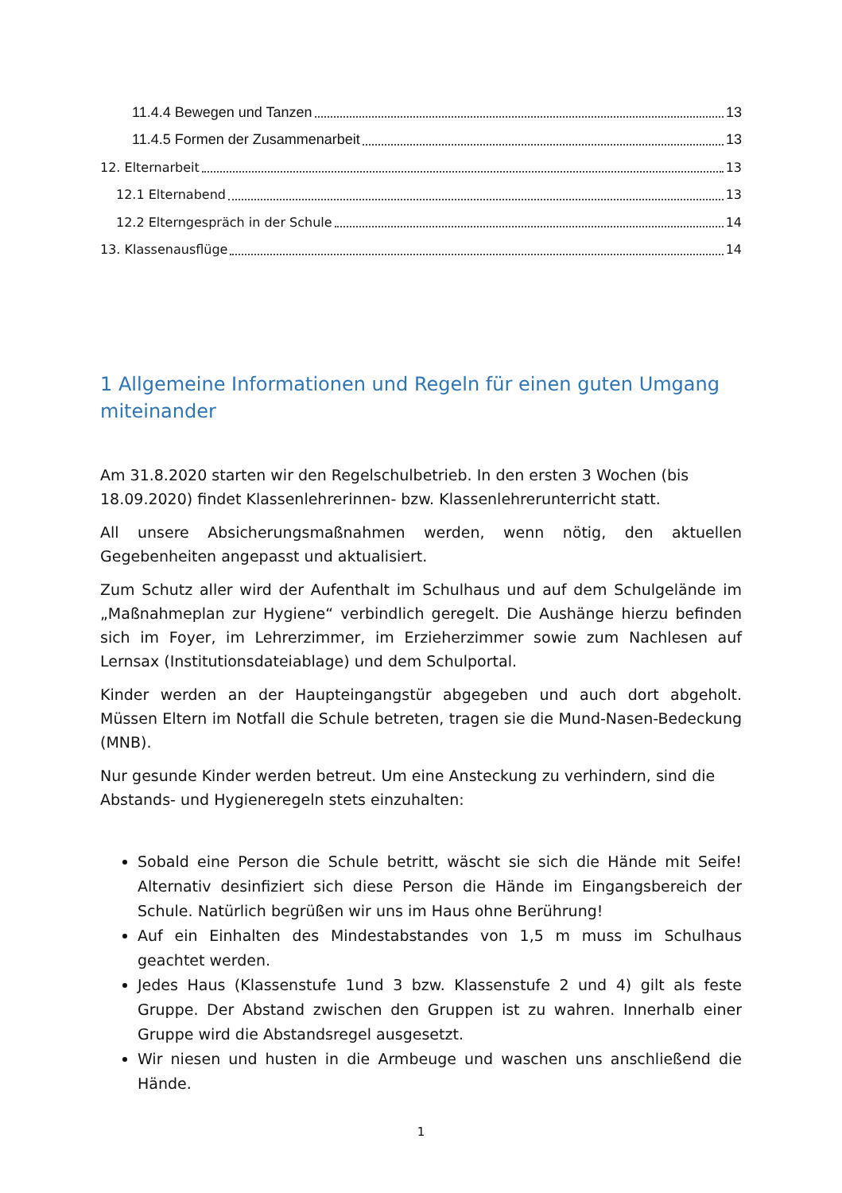11.4.4 Bewegen und Tanzen 13
11.4.5 Formen der Zusammenarbeit 13
12. Elternarbeit 13
12.1 Elternabend 13
12.2 Elterngespräch in der Schule 14
13. Klassenausflüge 14
1 Allgemeine Informationen und Regeln für einen guten Umgang miteinander
Am 31.8.2020 starten wir den Regelschulbetrieb. In den ersten 3 Wochen (bis 18.09.2020) findet Klassenlehrerinnen- bzw. Klassenlehrerunterricht statt.
All unsere Absicherungsmaßnahmen werden, wenn nötig, den aktuellen Gegebenheiten angepasst und aktualisiert.
Zum Schutz aller wird der Aufenthalt im Schulhaus und auf dem Schulgelände im „Maßnahmeplan zur Hygiene“ verbindlich geregelt. Die Aushänge hierzu befinden sich im Foyer, im Lehrerzimmer, im Erzieherzimmer sowie zum Nachlesen auf Lernsax (Institutionsdateiablage) und dem Schulportal.
Kinder werden an der Haupteingangstür abgegeben und auch dort abgeholt. Müssen Eltern im Notfall die Schule betreten, tragen sie die Mund-Nasen-Bedeckung (MNB).
Nur gesunde Kinder werden betreut. Um eine Ansteckung zu verhindern, sind die Abstands- und Hygieneregeln stets einzuhalten:
Sobald eine Person die Schule betritt, wäscht sie sich die Hände mit Seife! Alternativ desinfiziert sich diese Person die Hände im Eingangsbereich der Schule. Natürlich begrüßen wir uns im Haus ohne Berührung!
Auf ein Einhalten des Mindestabstandes von 1,5 m muss im Schulhaus geachtet werden.
Jedes Haus (Klassenstufe 1und 3 bzw. Klassenstufe 2 und 4) gilt als feste Gruppe. Der Abstand zwischen den Gruppen ist zu wahren. Innerhalb einer Gruppe wird die Abstandsregel ausgesetzt.
Wir niesen und husten in die Armbeuge und waschen uns anschließend die Hände.
1